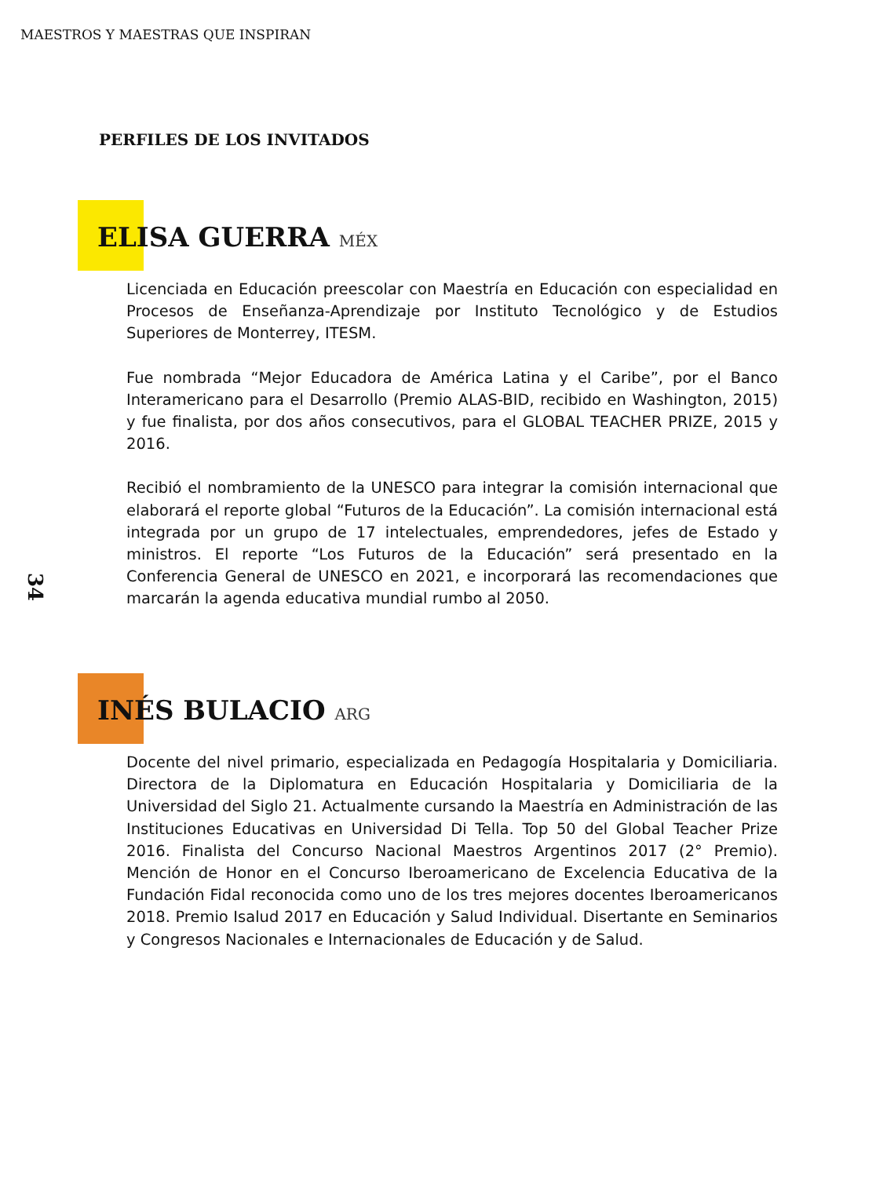MAESTROS Y MAESTRAS QUE INSPIRAN
PERFILES DE LOS INVITADOS
ELISA GUERRA MÉX
Licenciada en Educación preescolar con Maestría en Educación con especialidad en Procesos de Enseñanza-Aprendizaje por Instituto Tecnológico y de Estudios Superiores de Monterrey, ITESM.
Fue nombrada “Mejor Educadora de América Latina y el Caribe”, por el Banco Interamericano para el Desarrollo (Premio ALAS-BID, recibido en Washington, 2015) y fue finalista, por dos años consecutivos, para el GLOBAL TEACHER PRIZE, 2015 y 2016.
Recibió el nombramiento de la UNESCO para integrar la comisión internacional que elaborará el reporte global “Futuros de la Educación”. La comisión internacional está integrada por un grupo de 17 intelectuales, emprendedores, jefes de Estado y ministros. El reporte “Los Futuros de la Educación” será presentado en la Conferencia General de UNESCO en 2021, e incorporará las recomendaciones que marcarán la agenda educativa mundial rumbo al 2050.
34
INÉS BULACIO ARG
Docente del nivel primario, especializada en Pedagogía Hospitalaria y Domiciliaria. Directora de la Diplomatura en Educación Hospitalaria y Domiciliaria de la Universidad del Siglo 21. Actualmente cursando la Maestría en Administración de las Instituciones Educativas en Universidad Di Tella. Top 50 del Global Teacher Prize 2016. Finalista del Concurso Nacional Maestros Argentinos 2017 (2° Premio). Mención de Honor en el Concurso Iberoamericano de Excelencia Educativa de la Fundación Fidal reconocida como uno de los tres mejores docentes Iberoamericanos 2018. Premio Isalud 2017 en Educación y Salud Individual. Disertante en Seminarios y Congresos Nacionales e Internacionales de Educación y de Salud.